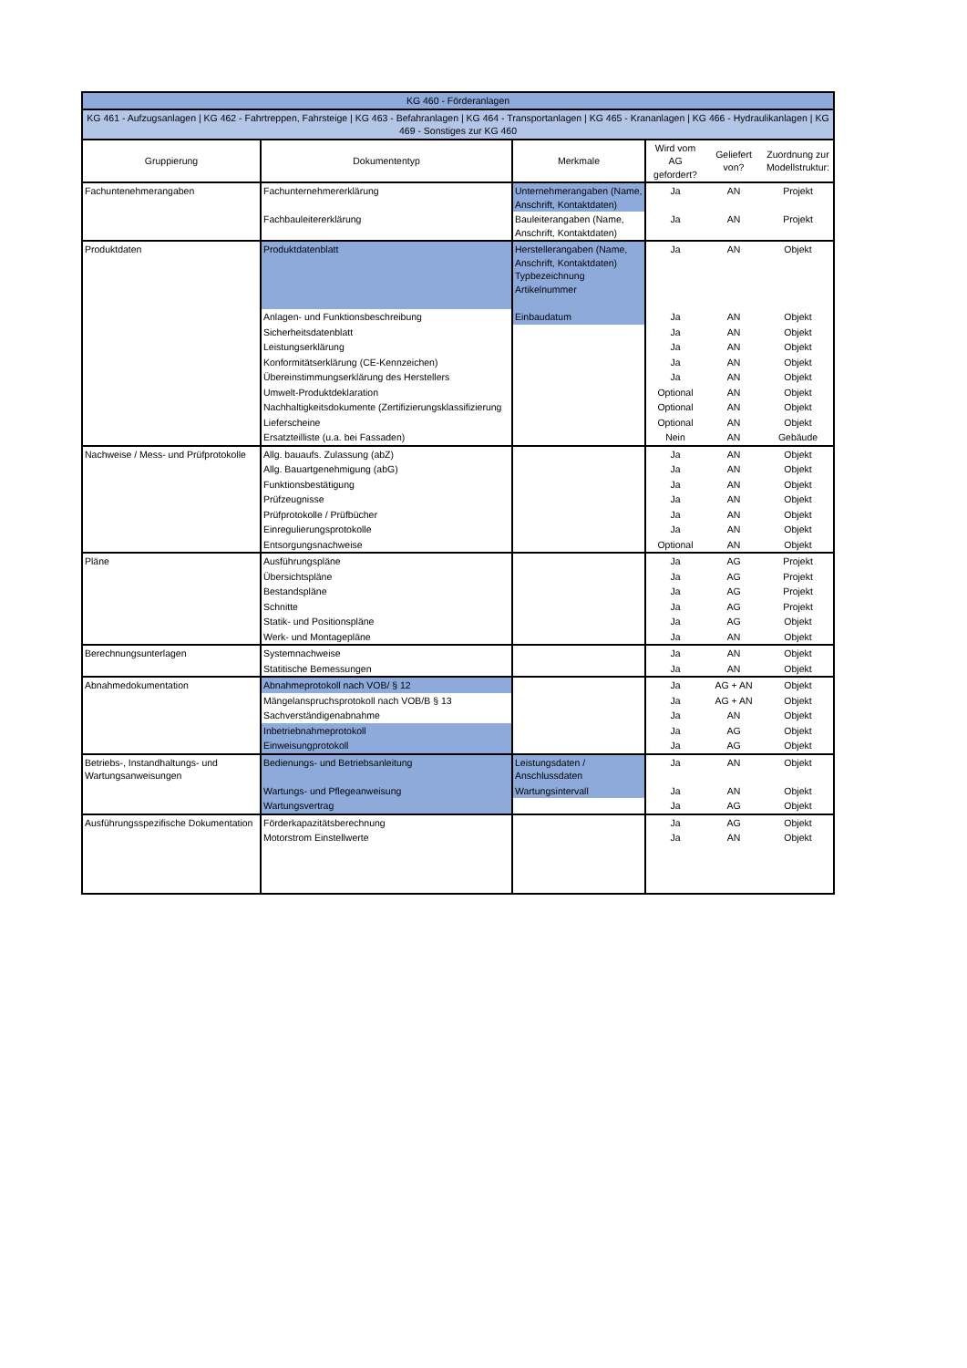| KG 460 - Förderanlagen | | | | | |
| KG 461 - Aufzugsanlagen / KG 462 - Fahrtreppen, Fahrsteige / KG 463 - Befahranlagen / KG 464 - Transportanlagen / KG 465 - Krananlagen / KG 466 - Hydraulikanlagen / KG 469 - Sonstiges zur KG 460 | | | | | |
| Gruppierung | Dokumententyp | Merkmale | Wird vom AG gefordert? | Geliefert von? | Zuordnung zur Modellstruktur: |
| Fachuntenehmerangaben | Fachunternehmererklärung | Unternehmerangaben (Name, Anschrift, Kontaktdaten) | Ja | AN | Projekt |
| | Fachbauleitererklärung | Bauleiterangaben (Name, Anschrift, Kontaktdaten) | Ja | AN | Projekt |
| Produktdaten | Produktdatenblatt | Herstellerangaben (Name, Anschrift, Kontaktdaten) Typbezeichnung Artikelnummer | Ja | AN | Objekt |
| | Anlagen- und Funktionsbeschreibung | Einbaudatum | Ja | AN | Objekt |
| | Sicherheitsdatenblatt | | Ja | AN | Objekt |
| | Leistungserklärung | | Ja | AN | Objekt |
| | Konformitätserklärung (CE-Kennzeichen) | | Ja | AN | Objekt |
| | Übereinstimmungserklärung des Herstellers | | Ja | AN | Objekt |
| | Umwelt-Produktdeklaration | | Optional | AN | Objekt |
| | Nachhaltigkeitsdokumente (Zertifizierungsklassifizierung | | Optional | AN | Objekt |
| | Lieferscheine | | Optional | AN | Objekt |
| | Ersatzteilliste (u.a. bei Fassaden) | | Nein | AN | Gebäude |
| Nachweise / Mess- und Prüfprotokolle | Allg. bauaufs. Zulassung (abZ) | | Ja | AN | Objekt |
| | Allg. Bauartgenehmigung (abG) | | Ja | AN | Objekt |
| | Funktionsbestätigung | | Ja | AN | Objekt |
| | Prüfzeugnisse | | Ja | AN | Objekt |
| | Prüfprotokolle / Prüfbücher | | Ja | AN | Objekt |
| | Einregulierungsprotokolle | | Ja | AN | Objekt |
| | Entsorgungsnachweise | | Optional | AN | Objekt |
| Pläne | Ausführungspläne | | Ja | AG | Projekt |
| | Übersichtspläne | | Ja | AG | Projekt |
| | Bestandspläne | | Ja | AG | Projekt |
| | Schnitte | | Ja | AG | Projekt |
| | Statik- und Positionspläne | | Ja | AG | Objekt |
| | Werk- und Montagepläne | | Ja | AN | Objekt |
| Berechnungsunterlagen | Systemnachweise | | Ja | AN | Objekt |
| | Statitische Bemessungen | | Ja | AN | Objekt |
| Abnahmedokumentation | Abnahmeprotokoll nach VOB/ § 12 | | Ja | AG + AN | Objekt |
| | Mängelanspruchsprotokoll nach VOB/B § 13 | | Ja | AG + AN | Objekt |
| | Sachverständigenabnahme | | Ja | AN | Objekt |
| | Inbetriebnahmeprotokoll | | Ja | AG | Objekt |
| | Einweisungprotokoll | | Ja | AG | Objekt |
| Betriebs-, Instandhaltungs- und Wartungsanweisungen | Bedienungs- und Betriebsanleitung | Leistungsdaten / Anschlussdaten | Ja | AN | Objekt |
| | Wartungs- und Pflegeanweisung | Wartungsintervall | Ja | AN | Objekt |
| | Wartungsvertrag | | Ja | AG | Objekt |
| Ausführungsspezifische Dokumentation | Förderkapazitätsberechnung | | Ja | AG | Objekt |
| | Motorstrom Einstellwerte | | Ja | AN | Objekt |